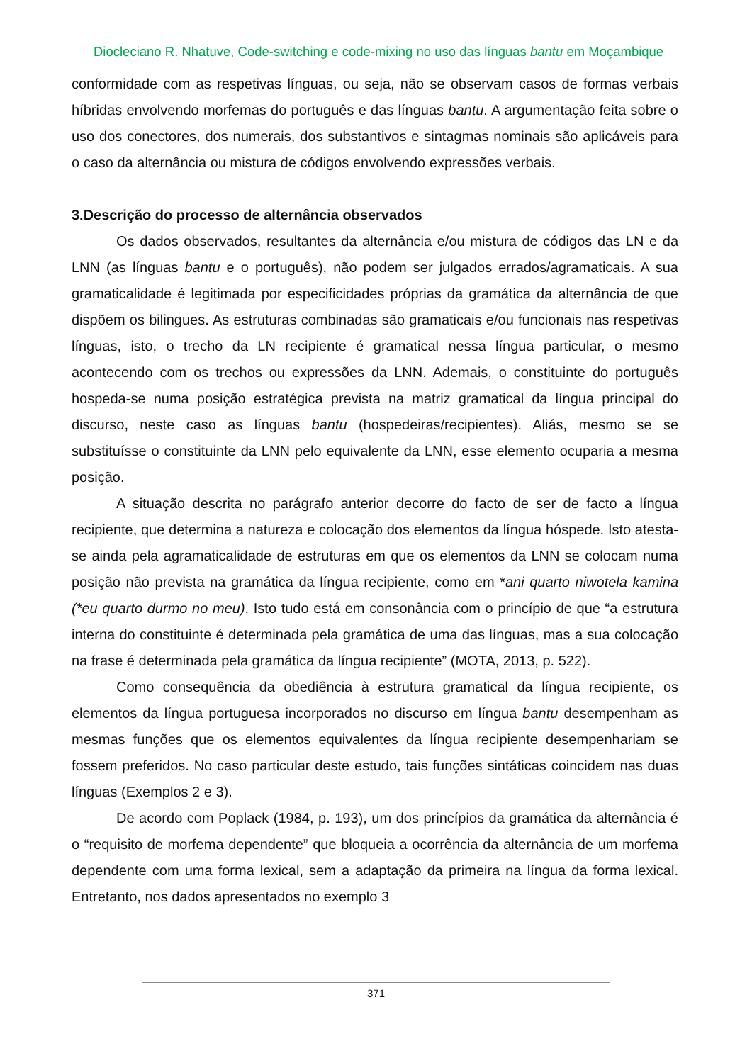Diocleciano R. Nhatuve, Code-switching e code-mixing no uso das línguas bantu em Moçambique
conformidade com as respetivas línguas, ou seja, não se observam casos de formas verbais híbridas envolvendo morfemas do português e das línguas bantu. A argumentação feita sobre o uso dos conectores, dos numerais, dos substantivos e sintagmas nominais são aplicáveis para o caso da alternância ou mistura de códigos envolvendo expressões verbais.
3.Descrição do processo de alternância observados
Os dados observados, resultantes da alternância e/ou mistura de códigos das LN e da LNN (as línguas bantu e o português), não podem ser julgados errados/agramaticais. A sua gramaticalidade é legitimada por especificidades próprias da gramática da alternância de que dispõem os bilingues. As estruturas combinadas são gramaticais e/ou funcionais nas respetivas línguas, isto, o trecho da LN recipiente é gramatical nessa língua particular, o mesmo acontecendo com os trechos ou expressões da LNN. Ademais, o constituinte do português hospeda-se numa posição estratégica prevista na matriz gramatical da língua principal do discurso, neste caso as línguas bantu (hospedeiras/recipientes). Aliás, mesmo se se substituísse o constituinte da LNN pelo equivalente da LNN, esse elemento ocuparia a mesma posição.
A situação descrita no parágrafo anterior decorre do facto de ser de facto a língua recipiente, que determina a natureza e colocação dos elementos da língua hóspede. Isto atesta-se ainda pela agramaticalidade de estruturas em que os elementos da LNN se colocam numa posição não prevista na gramática da língua recipiente, como em *ani quarto niwotela kamina (*eu quarto durmo no meu). Isto tudo está em consonância com o princípio de que “a estrutura interna do constituinte é determinada pela gramática de uma das línguas, mas a sua colocação na frase é determinada pela gramática da língua recipiente” (MOTA, 2013, p. 522).
Como consequência da obediência à estrutura gramatical da língua recipiente, os elementos da língua portuguesa incorporados no discurso em língua bantu desempenham as mesmas funções que os elementos equivalentes da língua recipiente desempenhariam se fossem preferidos. No caso particular deste estudo, tais funções sintáticas coincidem nas duas línguas (Exemplos 2 e 3).
De acordo com Poplack (1984, p. 193), um dos princípios da gramática da alternância é o “requisito de morfema dependente” que bloqueia a ocorrência da alternância de um morfema dependente com uma forma lexical, sem a adaptação da primeira na língua da forma lexical. Entretanto, nos dados apresentados no exemplo 3
371